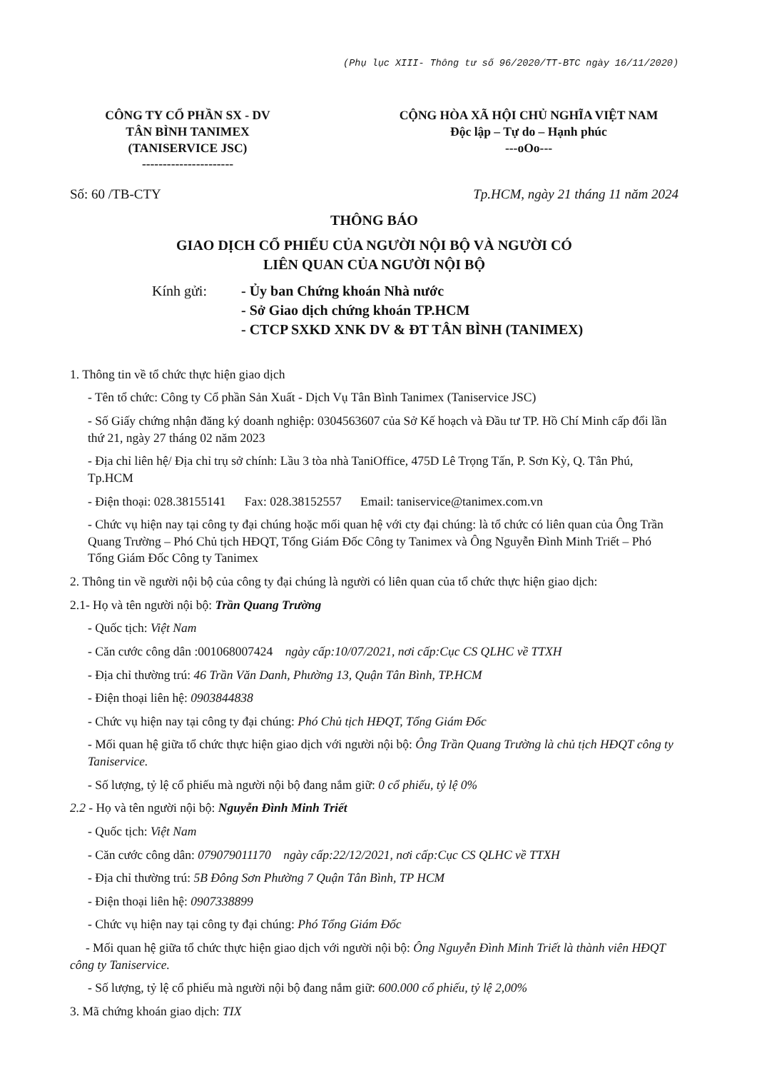(Phụ lục XIII- Thông tư số 96/2020/TT-BTC ngày 16/11/2020)
CÔNG TY CỔ PHẦN SX - DV
TÂN BÌNH TANIMEX
(TANISERVICE JSC)
----------------------
CỘNG HÒA XÃ HỘI CHỦ NGHĨA VIỆT NAM
Độc lập – Tự do – Hạnh phúc
---oOo---
Số: 60 /TB-CTY Tp.HCM, ngày 21 tháng 11 năm 2024
THÔNG BÁO
GIAO DỊCH CỔ PHIẾU CỦA NGƯỜI NỘI BỘ VÀ NGƯỜI CÓ
LIÊN QUAN CỦA NGƯỜI NỘI BỘ
Kính gửi: - Ủy ban Chứng khoán Nhà nước
- Sở Giao dịch chứng khoán TP.HCM
- CTCP SXKD XNK DV & ĐT TÂN BÌNH (TANIMEX)
1. Thông tin về tổ chức thực hiện giao dịch
- Tên tổ chức: Công ty Cổ phần Sản Xuất - Dịch Vụ Tân Bình Tanimex (Taniservice JSC)
- Số Giấy chứng nhận đăng ký doanh nghiệp: 0304563607 của Sở Kế hoạch và Đầu tư TP. Hồ Chí Minh cấp đổi lần thứ 21, ngày 27 tháng 02 năm 2023
- Địa chỉ liên hệ/ Địa chỉ trụ sở chính: Lầu 3 tòa nhà TaniOffice, 475D Lê Trọng Tấn, P. Sơn Kỳ, Q. Tân Phú, Tp.HCM
- Điện thoại: 028.38155141 Fax: 028.38152557 Email: taniservice@tanimex.com.vn
- Chức vụ hiện nay tại công ty đại chúng hoặc mối quan hệ với cty đại chúng: là tổ chức có liên quan của Ông Trần Quang Trường – Phó Chủ tịch HĐQT, Tổng Giám Đốc Công ty Tanimex và Ông Nguyễn Đình Minh Triết – Phó Tổng Giám Đốc Công ty Tanimex
2. Thông tin về người nội bộ của công ty đại chúng là người có liên quan của tổ chức thực hiện giao dịch:
2.1- Họ và tên người nội bộ: Trần Quang Trường
- Quốc tịch: Việt Nam
- Căn cước công dân :001068007424 ngày cấp:10/07/2021, nơi cấp:Cục CS QLHC về TTXH
- Địa chỉ thường trú: 46 Trần Văn Danh, Phường 13, Quận Tân Bình, TP.HCM
- Điện thoại liên hệ: 0903844838
- Chức vụ hiện nay tại công ty đại chúng: Phó Chủ tịch HĐQT, Tổng Giám Đốc
- Mối quan hệ giữa tổ chức thực hiện giao dịch với người nội bộ: Ông Trần Quang Trường là chủ tịch HĐQT công ty Taniservice.
- Số lượng, tỷ lệ cổ phiếu mà người nội bộ đang nắm giữ: 0 cổ phiếu, tỷ lệ 0%
2.2 - Họ và tên người nội bộ: Nguyễn Đình Minh Triết
- Quốc tịch: Việt Nam
- Căn cước công dân: 079079011170 ngày cấp:22/12/2021, nơi cấp:Cục CS QLHC về TTXH
- Địa chỉ thường trú: 5B Đông Sơn Phường 7 Quận Tân Bình, TP HCM
- Điện thoại liên hệ: 0907338899
- Chức vụ hiện nay tại công ty đại chúng: Phó Tổng Giám Đốc
- Mối quan hệ giữa tổ chức thực hiện giao dịch với người nội bộ: Ông Nguyễn Đình Minh Triết là thành viên HĐQT công ty Taniservice.
- Số lượng, tỷ lệ cổ phiếu mà người nội bộ đang nắm giữ: 600.000 cổ phiếu, tỷ lệ 2,00%
3. Mã chứng khoán giao dịch: TIX